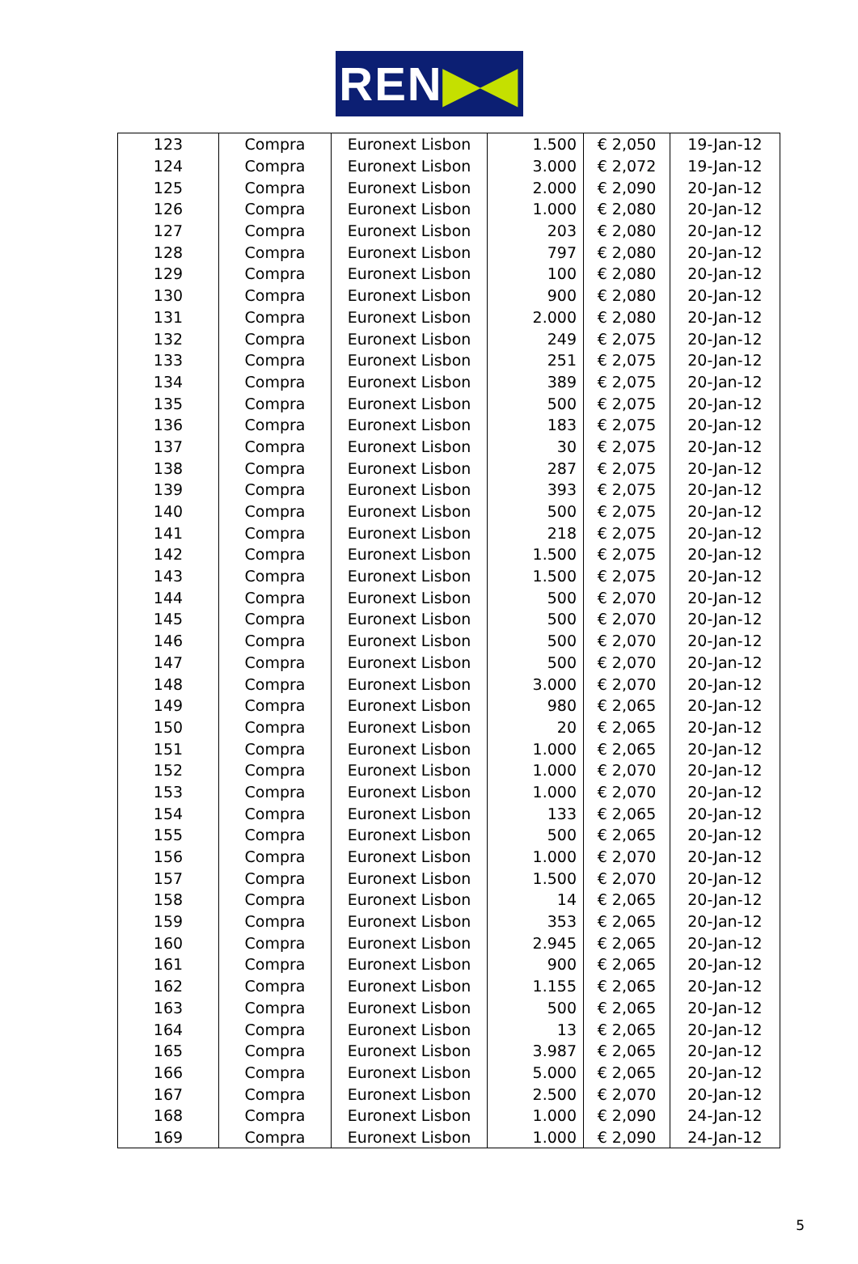REN ▶◀
| 123 | Compra | Euronext Lisbon | 1.500 | € 2,050 | 19-Jan-12 |
| 124 | Compra | Euronext Lisbon | 3.000 | € 2,072 | 19-Jan-12 |
| 125 | Compra | Euronext Lisbon | 2.000 | € 2,090 | 20-Jan-12 |
| 126 | Compra | Euronext Lisbon | 1.000 | € 2,080 | 20-Jan-12 |
| 127 | Compra | Euronext Lisbon | 203 | € 2,080 | 20-Jan-12 |
| 128 | Compra | Euronext Lisbon | 797 | € 2,080 | 20-Jan-12 |
| 129 | Compra | Euronext Lisbon | 100 | € 2,080 | 20-Jan-12 |
| 130 | Compra | Euronext Lisbon | 900 | € 2,080 | 20-Jan-12 |
| 131 | Compra | Euronext Lisbon | 2.000 | € 2,080 | 20-Jan-12 |
| 132 | Compra | Euronext Lisbon | 249 | € 2,075 | 20-Jan-12 |
| 133 | Compra | Euronext Lisbon | 251 | € 2,075 | 20-Jan-12 |
| 134 | Compra | Euronext Lisbon | 389 | € 2,075 | 20-Jan-12 |
| 135 | Compra | Euronext Lisbon | 500 | € 2,075 | 20-Jan-12 |
| 136 | Compra | Euronext Lisbon | 183 | € 2,075 | 20-Jan-12 |
| 137 | Compra | Euronext Lisbon | 30 | € 2,075 | 20-Jan-12 |
| 138 | Compra | Euronext Lisbon | 287 | € 2,075 | 20-Jan-12 |
| 139 | Compra | Euronext Lisbon | 393 | € 2,075 | 20-Jan-12 |
| 140 | Compra | Euronext Lisbon | 500 | € 2,075 | 20-Jan-12 |
| 141 | Compra | Euronext Lisbon | 218 | € 2,075 | 20-Jan-12 |
| 142 | Compra | Euronext Lisbon | 1.500 | € 2,075 | 20-Jan-12 |
| 143 | Compra | Euronext Lisbon | 1.500 | € 2,075 | 20-Jan-12 |
| 144 | Compra | Euronext Lisbon | 500 | € 2,070 | 20-Jan-12 |
| 145 | Compra | Euronext Lisbon | 500 | € 2,070 | 20-Jan-12 |
| 146 | Compra | Euronext Lisbon | 500 | € 2,070 | 20-Jan-12 |
| 147 | Compra | Euronext Lisbon | 500 | € 2,070 | 20-Jan-12 |
| 148 | Compra | Euronext Lisbon | 3.000 | € 2,070 | 20-Jan-12 |
| 149 | Compra | Euronext Lisbon | 980 | € 2,065 | 20-Jan-12 |
| 150 | Compra | Euronext Lisbon | 20 | € 2,065 | 20-Jan-12 |
| 151 | Compra | Euronext Lisbon | 1.000 | € 2,065 | 20-Jan-12 |
| 152 | Compra | Euronext Lisbon | 1.000 | € 2,070 | 20-Jan-12 |
| 153 | Compra | Euronext Lisbon | 1.000 | € 2,070 | 20-Jan-12 |
| 154 | Compra | Euronext Lisbon | 133 | € 2,065 | 20-Jan-12 |
| 155 | Compra | Euronext Lisbon | 500 | € 2,065 | 20-Jan-12 |
| 156 | Compra | Euronext Lisbon | 1.000 | € 2,070 | 20-Jan-12 |
| 157 | Compra | Euronext Lisbon | 1.500 | € 2,070 | 20-Jan-12 |
| 158 | Compra | Euronext Lisbon | 14 | € 2,065 | 20-Jan-12 |
| 159 | Compra | Euronext Lisbon | 353 | € 2,065 | 20-Jan-12 |
| 160 | Compra | Euronext Lisbon | 2.945 | € 2,065 | 20-Jan-12 |
| 161 | Compra | Euronext Lisbon | 900 | € 2,065 | 20-Jan-12 |
| 162 | Compra | Euronext Lisbon | 1.155 | € 2,065 | 20-Jan-12 |
| 163 | Compra | Euronext Lisbon | 500 | € 2,065 | 20-Jan-12 |
| 164 | Compra | Euronext Lisbon | 13 | € 2,065 | 20-Jan-12 |
| 165 | Compra | Euronext Lisbon | 3.987 | € 2,065 | 20-Jan-12 |
| 166 | Compra | Euronext Lisbon | 5.000 | € 2,065 | 20-Jan-12 |
| 167 | Compra | Euronext Lisbon | 2.500 | € 2,070 | 20-Jan-12 |
| 168 | Compra | Euronext Lisbon | 1.000 | € 2,090 | 24-Jan-12 |
| 169 | Compra | Euronext Lisbon | 1.000 | € 2,090 | 24-Jan-12 |
5